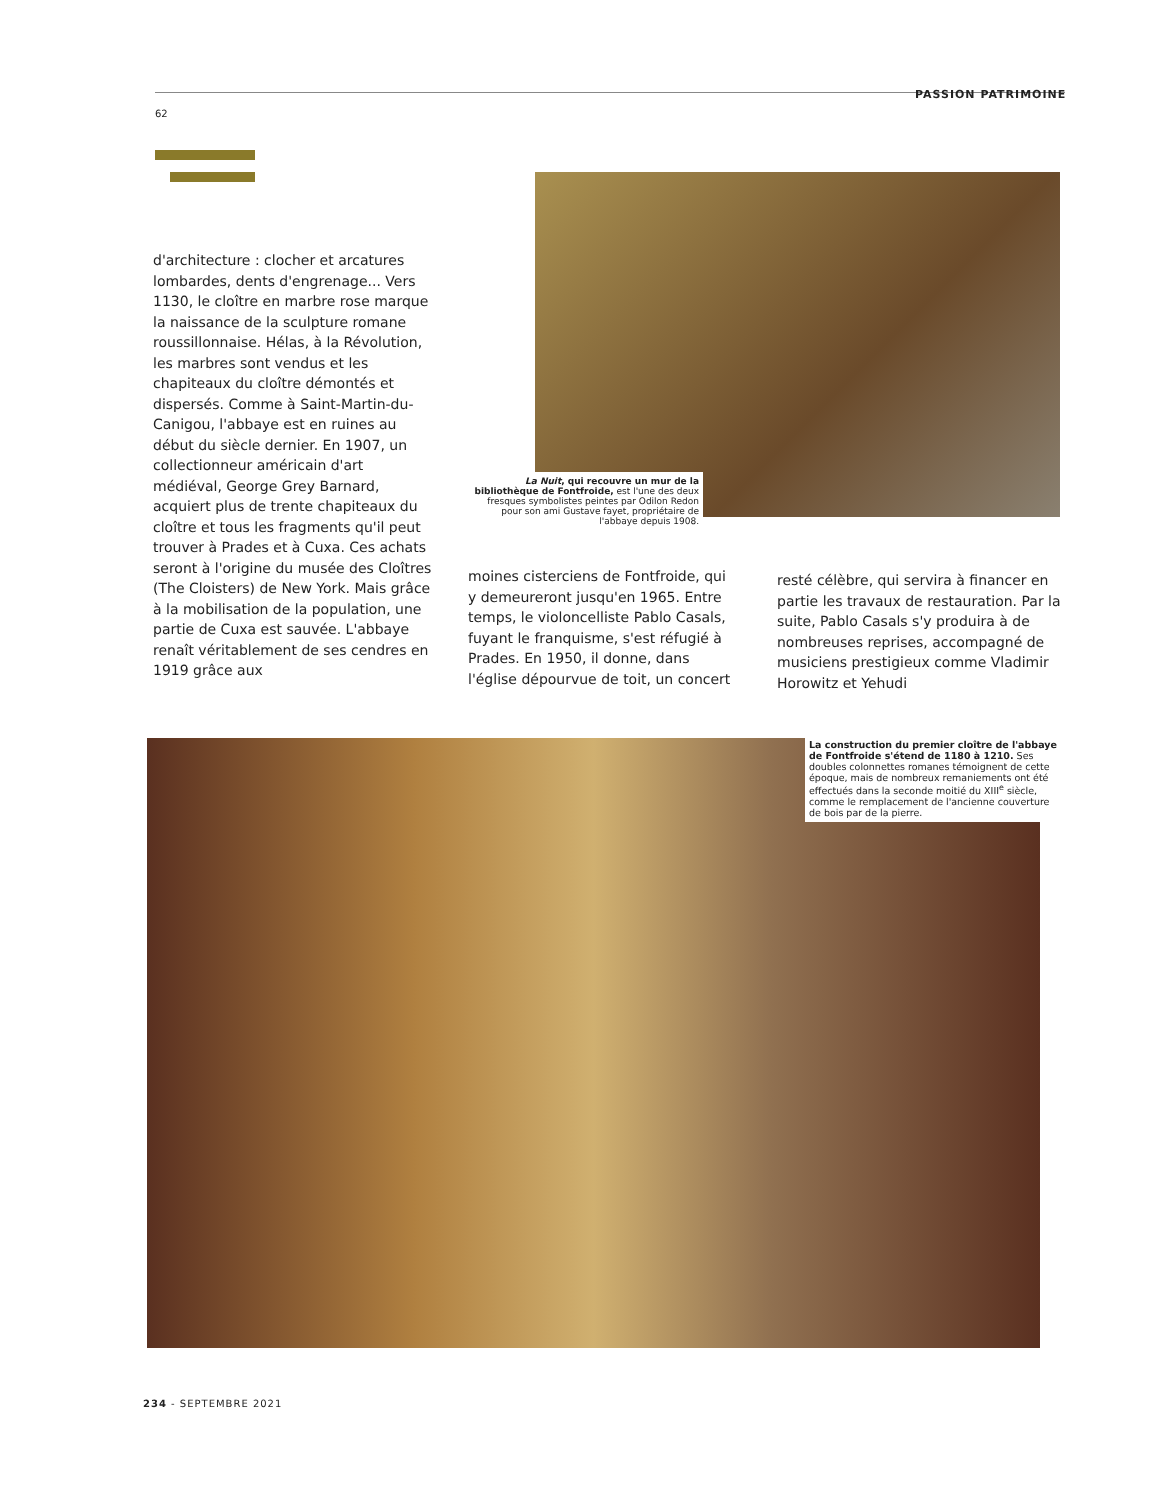PASSION PATRIMOINE
62
La Nuit, qui recouvre un mur de la bibliothèque de Fontfroide, est l'une des deux fresques symbolistes peintes par Odilon Redon pour son ami Gustave fayet, propriétaire de l'abbaye depuis 1908.
d'architecture : clocher et arcatures lombardes, dents d'engrenage... Vers 1130, le cloître en marbre rose marque la naissance de la sculpture romane roussillonnaise. Hélas, à la Révolution, les marbres sont vendus et les chapiteaux du cloître démontés et dispersés. Comme à Saint-Martin-du-Canigou, l'abbaye est en ruines au début du siècle dernier. En 1907, un collectionneur américain d'art médiéval, George Grey Barnard, acquiert plus de trente chapiteaux du cloître et tous les fragments qu'il peut trouver à Prades et à Cuxa. Ces achats seront à l'origine du musée des Cloîtres (The Cloisters) de New York. Mais grâce à la mobilisation de la population, une partie de Cuxa est sauvée. L'abbaye renaît véritablement de ses cendres en 1919 grâce aux
moines cisterciens de Fontfroide, qui y demeureront jusqu'en 1965. Entre temps, le violoncelliste Pablo Casals, fuyant le franquisme, s'est réfugié à Prades. En 1950, il donne, dans l'église dépourvue de toit, un concert
resté célèbre, qui servira à financer en partie les travaux de restauration. Par la suite, Pablo Casals s'y produira à de nombreuses reprises, accompagné de musiciens prestigieux comme Vladimir Horowitz et Yehudi
La construction du premier cloître de l'abbaye de Fontfroide s'étend de 1180 à 1210. Ses doubles colonnettes romanes témoignent de cette époque, mais de nombreux remaniements ont été effectués dans la seconde moitié du XIII<sup>e</sup> siècle, comme le remplacement de l'ancienne couverture de bois par de la pierre.
234 - SEPTEMBRE 2021